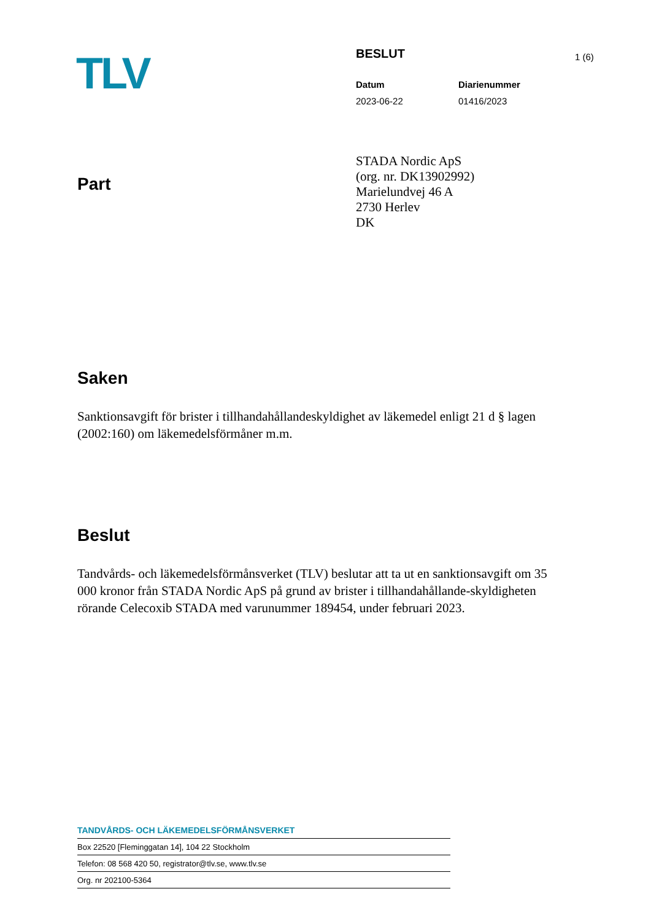TLV
BESLUT
Datum Diarienummer
2023-06-22 01416/2023
1 (6)
Part
STADA Nordic ApS
(org. nr. DK13902992)
Marielundvej 46 A
2730 Herlev
DK
Saken
Sanktionsavgift för brister i tillhandahållandeskyldighet av läkemedel enligt 21 d § lagen (2002:160) om läkemedelsförmåner m.m.
Beslut
Tandvårds- och läkemedelsförmånsverket (TLV) beslutar att ta ut en sanktionsavgift om 35 000 kronor från STADA Nordic ApS på grund av brister i tillhandahållande-skyldigheten rörande Celecoxib STADA med varunummer 189454, under februari 2023.
TANDVÅRDS- OCH LÄKEMEDELSFÖRMÅNSVERKET
Box 22520 [Fleminggatan 14], 104 22 Stockholm
Telefon: 08 568 420 50, registrator@tlv.se, www.tlv.se
Org. nr 202100-5364